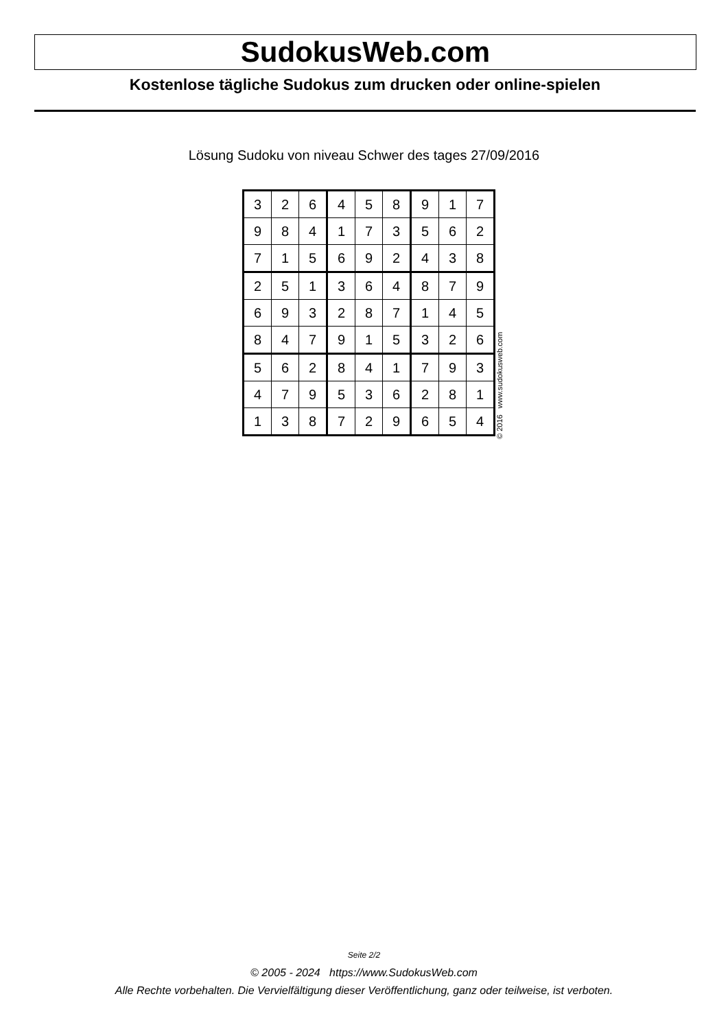SudokusWeb.com
Kostenlose tägliche Sudokus zum drucken oder online-spielen
Lösung Sudoku von niveau Schwer des tages 27/09/2016
| 3 | 2 | 6 | 4 | 5 | 8 | 9 | 1 | 7 |
| 9 | 8 | 4 | 1 | 7 | 3 | 5 | 6 | 2 |
| 7 | 1 | 5 | 6 | 9 | 2 | 4 | 3 | 8 |
| 2 | 5 | 1 | 3 | 6 | 4 | 8 | 7 | 9 |
| 6 | 9 | 3 | 2 | 8 | 7 | 1 | 4 | 5 |
| 8 | 4 | 7 | 9 | 1 | 5 | 3 | 2 | 6 |
| 5 | 6 | 2 | 8 | 4 | 1 | 7 | 9 | 3 |
| 4 | 7 | 9 | 5 | 3 | 6 | 2 | 8 | 1 |
| 1 | 3 | 8 | 7 | 2 | 9 | 6 | 5 | 4 |
© 2016 www.sudokusweb.com
Seite 2/2
© 2005 - 2024 https://www.SudokusWeb.com
Alle Rechte vorbehalten. Die Vervielfältigung dieser Veröffentlichung, ganz oder teilweise, ist verboten.